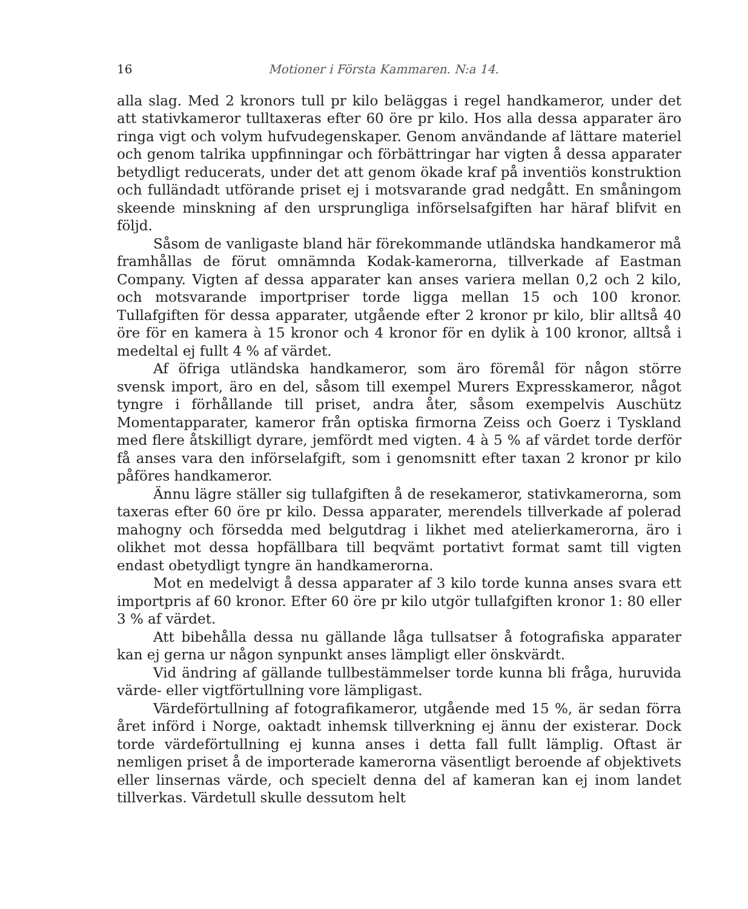16 Motioner i Första Kammaren. N:a 14.
alla slag. Med 2 kronors tull pr kilo beläggas i regel handkameror, under det att stativkameror tulltaxeras efter 60 öre pr kilo. Hos alla dessa apparater äro ringa vigt och volym hufvudegenskaper. Genom användande af lättare materiel och genom talrika uppfinningar och förbättringar har vigten å dessa apparater betydligt reducerats, under det att genom ökade kraf på inventiös konstruktion och fulländadt utförande priset ej i motsvarande grad nedgått. En småningom skeende minskning af den ursprungliga införselsafgiften har häraf blifvit en följd.
Såsom de vanligaste bland här förekommande utländska handkameror må framhållas de förut omnämnda Kodak-kamerorna, tillverkade af Eastman Company. Vigten af dessa apparater kan anses variera mellan 0,2 och 2 kilo, och motsvarande importpriser torde ligga mellan 15 och 100 kronor. Tullafgiften för dessa apparater, utgående efter 2 kronor pr kilo, blir alltså 40 öre för en kamera à 15 kronor och 4 kronor för en dylik à 100 kronor, alltså i medeltal ej fullt 4 % af värdet.
Af öfriga utländska handkameror, som äro föremål för någon större svensk import, äro en del, såsom till exempel Murers Expresskameror, något tyngre i förhållande till priset, andra åter, såsom exempelvis Auschütz Momentapparater, kameror från optiska firmorna Zeiss och Goerz i Tyskland med flere åtskilligt dyrare, jemfördt med vigten. 4 à 5 % af värdet torde derför få anses vara den införselafgift, som i genomsnitt efter taxan 2 kronor pr kilo påföres handkameror.
Ännu lägre ställer sig tullafgiften å de resekameror, stativkamerorna, som taxeras efter 60 öre pr kilo. Dessa apparater, merendels tillverkade af polerad mahogny och försedda med belgutdrag i likhet med atelierkamerorna, äro i olikhet mot dessa hopfällbara till beqvämt portativt format samt till vigten endast obetydligt tyngre än handkamerorna.
Mot en medelvigt å dessa apparater af 3 kilo torde kunna anses svara ett importpris af 60 kronor. Efter 60 öre pr kilo utgör tullafgiften kronor 1: 80 eller 3 % af värdet.
Att bibehålla dessa nu gällande låga tullsatser å fotografiska apparater kan ej gerna ur någon synpunkt anses lämpligt eller önskvärdt.
Vid ändring af gällande tullbestämmelser torde kunna bli fråga, huruvida värde- eller vigtförtullning vore lämpligast.
Värdeförtullning af fotografikameror, utgående med 15 %, är sedan förra året införd i Norge, oaktadt inhemsk tillverkning ej ännu der existerar. Dock torde värdeförtullning ej kunna anses i detta fall fullt lämplig. Oftast är nemligen priset å de importerade kamerorna väsentligt beroende af objektivets eller linsernas värde, och specielt denna del af kameran kan ej inom landet tillverkas. Värdetull skulle dessutom helt